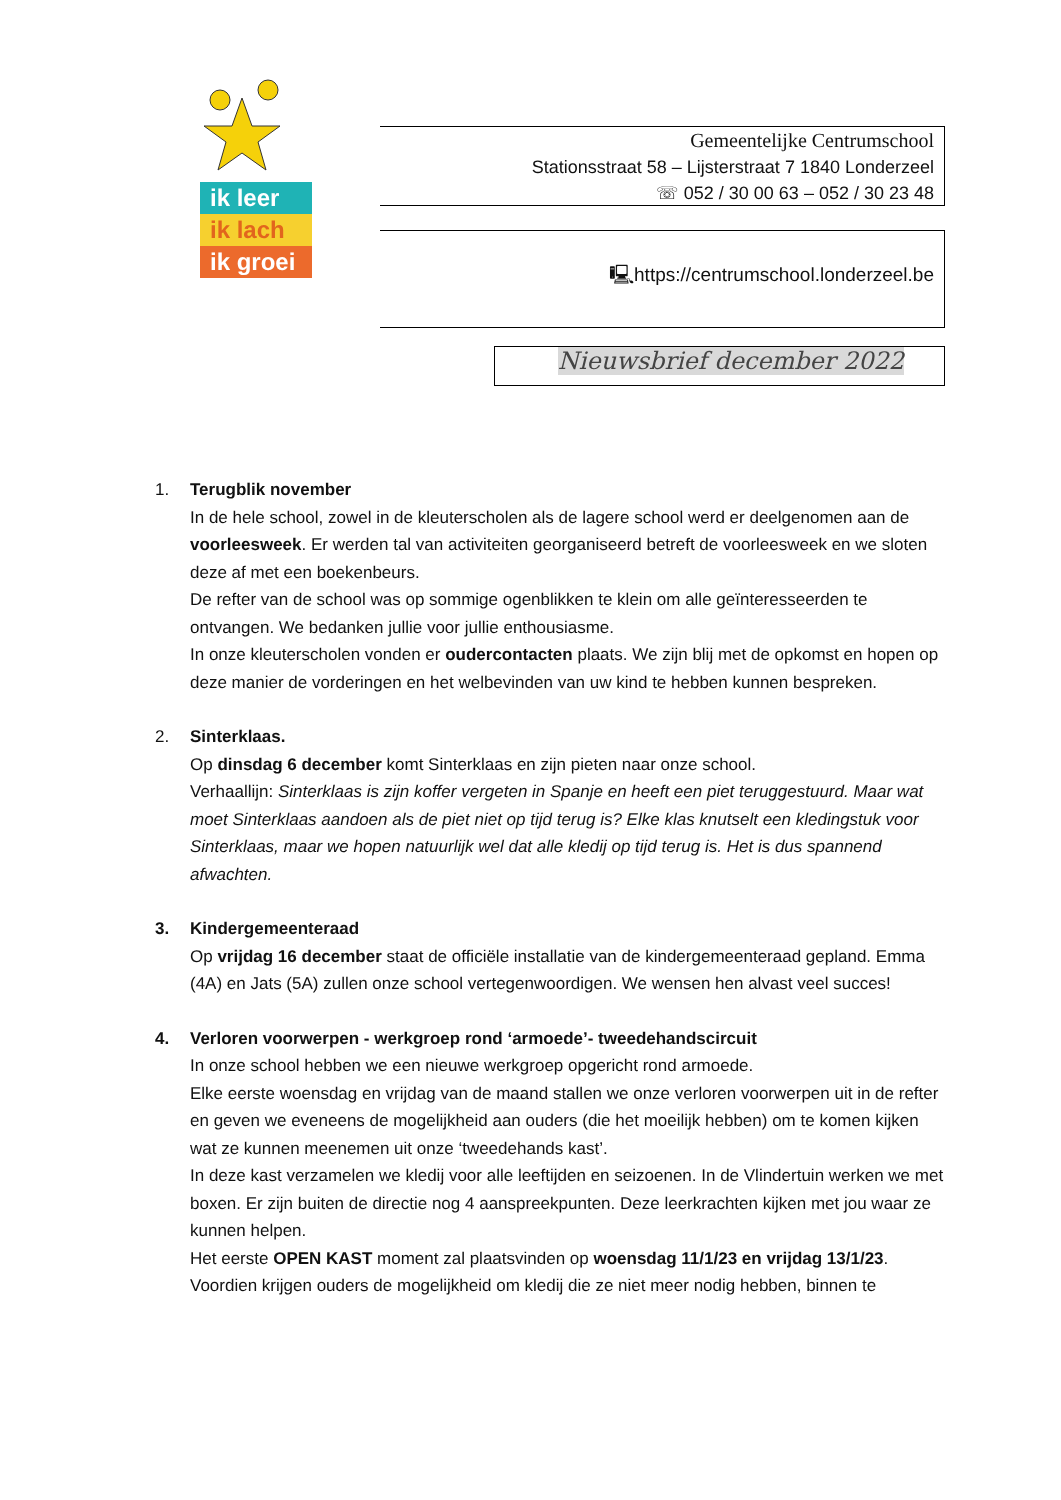ik leer
ik lach
ik groei
Gemeentelijke Centrumschool
Stationsstraat 58 – Lijsterstraat 7 1840 Londerzeel
☏ 052 / 30 00 63 – 052 / 30 23 48
🖳https://centrumschool.londerzeel.be
Nieuwsbrief december 2022
1. Terugblik november
In de hele school, zowel in de kleuterscholen als de lagere school werd er deelgenomen aan de voorleesweek. Er werden tal van activiteiten georganiseerd betreft de voorleesweek en we sloten deze af met een boekenbeurs.
De refter van de school was op sommige ogenblikken te klein om alle geïnteresseerden te ontvangen. We bedanken jullie voor jullie enthousiasme.
In onze kleuterscholen vonden er oudercontacten plaats. We zijn blij met de opkomst en hopen op deze manier de vorderingen en het welbevinden van uw kind te hebben kunnen bespreken.
2. Sinterklaas.
Op dinsdag 6 december komt Sinterklaas en zijn pieten naar onze school.
Verhaallijn: Sinterklaas is zijn koffer vergeten in Spanje en heeft een piet teruggestuurd. Maar wat moet Sinterklaas aandoen als de piet niet op tijd terug is? Elke klas knutselt een kledingstuk voor Sinterklaas, maar we hopen natuurlijk wel dat alle kledij op tijd terug is. Het is dus spannend afwachten.
3. Kindergemeenteraad
Op vrijdag 16 december staat de officiële installatie van de kindergemeenteraad gepland. Emma (4A) en Jats (5A) zullen onze school vertegenwoordigen. We wensen hen alvast veel succes!
4. Verloren voorwerpen - werkgroep rond ‘armoede’- tweedehandscircuit
In onze school hebben we een nieuwe werkgroep opgericht rond armoede.
Elke eerste woensdag en vrijdag van de maand stallen we onze verloren voorwerpen uit in de refter en geven we eveneens de mogelijkheid aan ouders (die het moeilijk hebben) om te komen kijken wat ze kunnen meenemen uit onze ‘tweedehands kast’.
In deze kast verzamelen we kledij voor alle leeftijden en seizoenen. In de Vlindertuin werken we met boxen. Er zijn buiten de directie nog 4 aanspreekpunten. Deze leerkrachten kijken met jou waar ze kunnen helpen.
Het eerste OPEN KAST moment zal plaatsvinden op woensdag 11/1/23 en vrijdag 13/1/23.
Voordien krijgen ouders de mogelijkheid om kledij die ze niet meer nodig hebben, binnen te